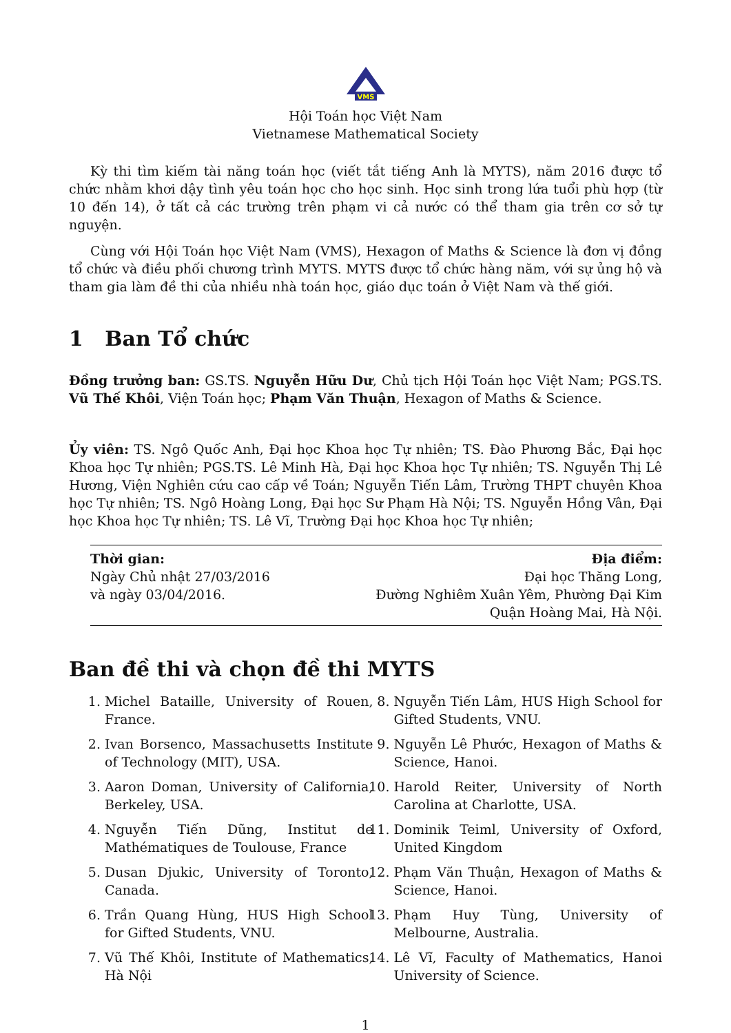VMS
Hội Toán học Việt Nam
Vietnamese Mathematical Society
Kỳ thi tìm kiếm tài năng toán học (viết tắt tiếng Anh là MYTS), năm 2016 được tổ chức nhằm khơi dậy tình yêu toán học cho học sinh. Học sinh trong lứa tuổi phù hợp (từ 10 đến 14), ở tất cả các trường trên phạm vi cả nước có thể tham gia trên cơ sở tự nguyện.
Cùng với Hội Toán học Việt Nam (VMS), Hexagon of Maths & Science là đơn vị đồng tổ chức và điều phối chương trình MYTS. MYTS được tổ chức hàng năm, với sự ủng hộ và tham gia làm đề thi của nhiều nhà toán học, giáo dục toán ở Việt Nam và thế giới.
1 Ban Tổ chức
Đồng trưởng ban: GS.TS. Nguyễn Hữu Dư, Chủ tịch Hội Toán học Việt Nam; PGS.TS. Vũ Thế Khôi, Viện Toán học; Phạm Văn Thuận, Hexagon of Maths & Science.
Ủy viên: TS. Ngô Quốc Anh, Đại học Khoa học Tự nhiên; TS. Đào Phương Bắc, Đại học Khoa học Tự nhiên; PGS.TS. Lê Minh Hà, Đại học Khoa học Tự nhiên; TS. Nguyễn Thị Lê Hương, Viện Nghiên cứu cao cấp về Toán; Nguyễn Tiến Lâm, Trường THPT chuyên Khoa học Tự nhiên; TS. Ngô Hoàng Long, Đại học Sư Phạm Hà Nội; TS. Nguyễn Hồng Vân, Đại học Khoa học Tự nhiên; TS. Lê Vĩ, Trường Đại học Khoa học Tự nhiên;
Thời gian:
Ngày Chủ nhật 27/03/2016
và ngày 03/04/2016.
Địa điểm:
Đại học Thăng Long,
Đường Nghiêm Xuân Yêm, Phường Đại Kim
Quận Hoàng Mai, Hà Nội.
Ban đề thi và chọn đề thi MYTS
1. Michel Bataille, University of Rouen, France.
2. Ivan Borsenco, Massachusetts Institute of Technology (MIT), USA.
3. Aaron Doman, University of California, Berkeley, USA.
4. Nguyễn Tiến Dũng, Institut de Mathématiques de Toulouse, France
5. Dusan Djukic, University of Toronto, Canada.
6. Trần Quang Hùng, HUS High School for Gifted Students, VNU.
7. Vũ Thế Khôi, Institute of Mathematics, Hà Nội
8. Nguyễn Tiến Lâm, HUS High School for Gifted Students, VNU.
9. Nguyễn Lê Phước, Hexagon of Maths & Science, Hanoi.
10. Harold Reiter, University of North Carolina at Charlotte, USA.
11. Dominik Teiml, University of Oxford, United Kingdom
12. Phạm Văn Thuận, Hexagon of Maths & Science, Hanoi.
13. Phạm Huy Tùng, University of Melbourne, Australia.
14. Lê Vĩ, Faculty of Mathematics, Hanoi University of Science.
1